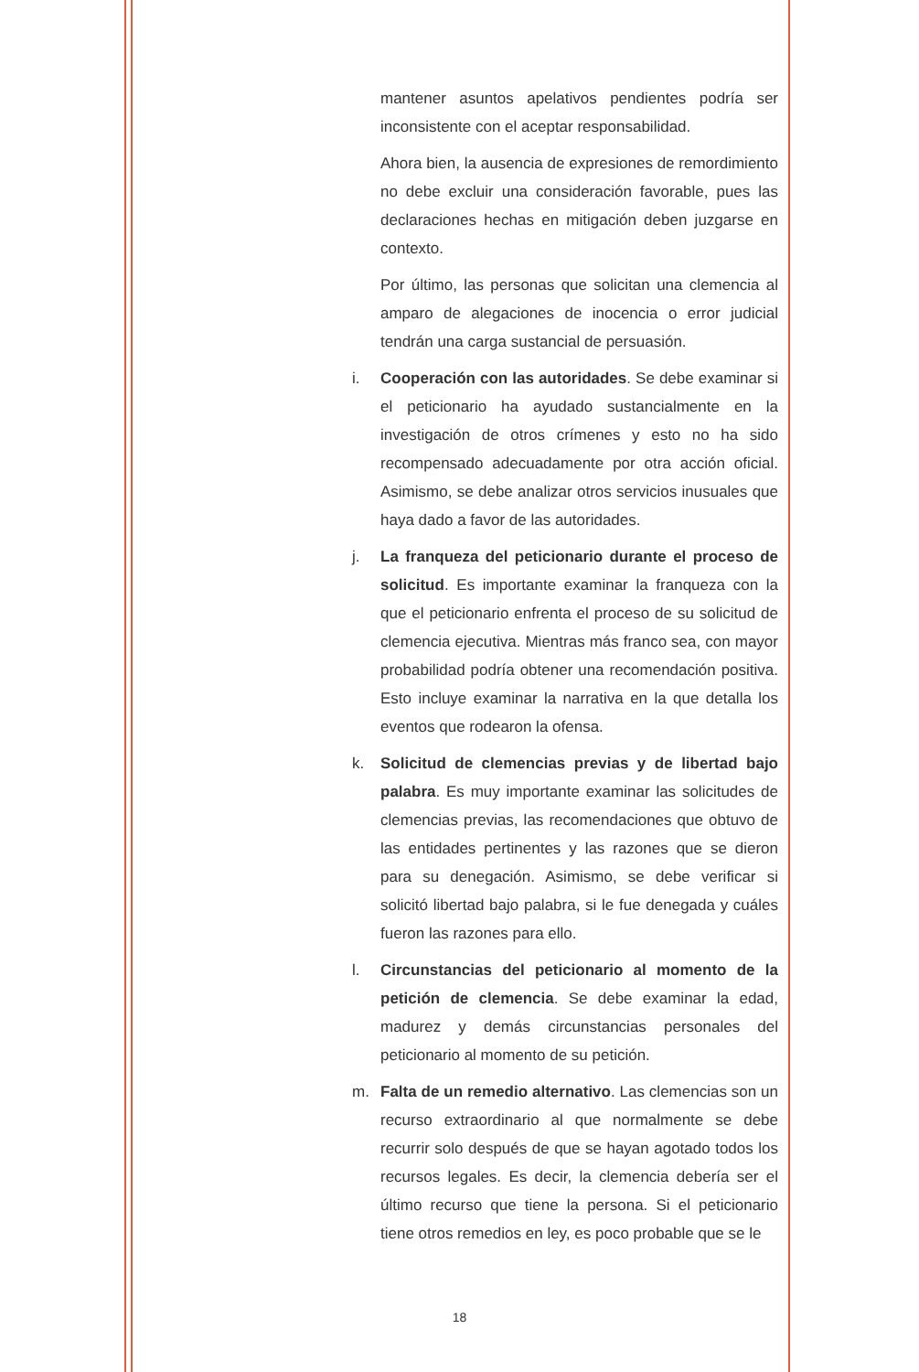mantener asuntos apelativos pendientes podría ser inconsistente con el aceptar responsabilidad.
Ahora bien, la ausencia de expresiones de remordimiento no debe excluir una consideración favorable, pues las declaraciones hechas en mitigación deben juzgarse en contexto.
Por último, las personas que solicitan una clemencia al amparo de alegaciones de inocencia o error judicial tendrán una carga sustancial de persuasión.
i. Cooperación con las autoridades. Se debe examinar si el peticionario ha ayudado sustancialmente en la investigación de otros crímenes y esto no ha sido recompensado adecuadamente por otra acción oficial. Asimismo, se debe analizar otros servicios inusuales que haya dado a favor de las autoridades.
j. La franqueza del peticionario durante el proceso de solicitud. Es importante examinar la franqueza con la que el peticionario enfrenta el proceso de su solicitud de clemencia ejecutiva. Mientras más franco sea, con mayor probabilidad podría obtener una recomendación positiva. Esto incluye examinar la narrativa en la que detalla los eventos que rodearon la ofensa.
k. Solicitud de clemencias previas y de libertad bajo palabra. Es muy importante examinar las solicitudes de clemencias previas, las recomendaciones que obtuvo de las entidades pertinentes y las razones que se dieron para su denegación. Asimismo, se debe verificar si solicitó libertad bajo palabra, si le fue denegada y cuáles fueron las razones para ello.
l. Circunstancias del peticionario al momento de la petición de clemencia. Se debe examinar la edad, madurez y demás circunstancias personales del peticionario al momento de su petición.
m. Falta de un remedio alternativo. Las clemencias son un recurso extraordinario al que normalmente se debe recurrir solo después de que se hayan agotado todos los recursos legales. Es decir, la clemencia debería ser el último recurso que tiene la persona. Si el peticionario tiene otros remedios en ley, es poco probable que se le
18